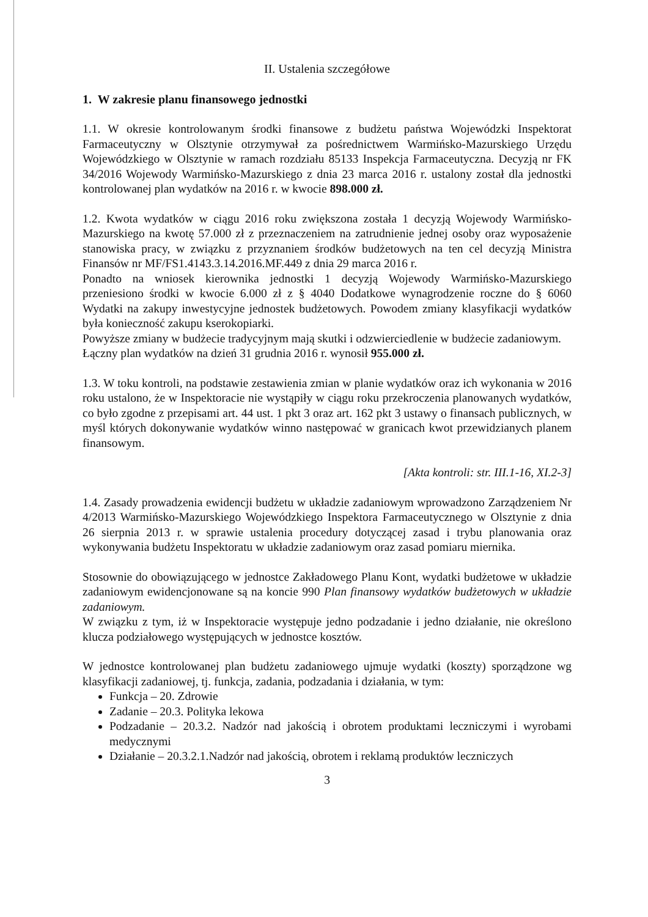II. Ustalenia szczegółowe
1. W zakresie planu finansowego jednostki
1.1. W okresie kontrolowanym środki finansowe z budżetu państwa Wojewódzki Inspektorat Farmaceutyczny w Olsztynie otrzymywał za pośrednictwem Warmińsko-Mazurskiego Urzędu Wojewódzkiego w Olsztynie w ramach rozdziału 85133 Inspekcja Farmaceutyczna. Decyzją nr FK 34/2016 Wojewody Warmińsko-Mazurskiego z dnia 23 marca 2016 r. ustalony został dla jednostki kontrolowanej plan wydatków na 2016 r. w kwocie 898.000 zł.
1.2. Kwota wydatków w ciągu 2016 roku zwiększona została 1 decyzją Wojewody Warmińsko-Mazurskiego na kwotę 57.000 zł z przeznaczeniem na zatrudnienie jednej osoby oraz wyposażenie stanowiska pracy, w związku z przyznaniem środków budżetowych na ten cel decyzją Ministra Finansów nr MF/FS1.4143.3.14.2016.MF.449 z dnia 29 marca 2016 r.
Ponadto na wniosek kierownika jednostki 1 decyzją Wojewody Warmińsko-Mazurskiego przeniesiono środki w kwocie 6.000 zł z § 4040 Dodatkowe wynagrodzenie roczne do § 6060 Wydatki na zakupy inwestycyjne jednostek budżetowych. Powodem zmiany klasyfikacji wydatków była konieczność zakupu kserokopiarki.
Powyższe zmiany w budżecie tradycyjnym mają skutki i odzwierciedlenie w budżecie zadaniowym.
Łączny plan wydatków na dzień 31 grudnia 2016 r. wynosił 955.000 zł.
1.3. W toku kontroli, na podstawie zestawienia zmian w planie wydatków oraz ich wykonania w 2016 roku ustalono, że w Inspektoracie nie wystąpiły w ciągu roku przekroczenia planowanych wydatków, co było zgodne z przepisami art. 44 ust. 1 pkt 3 oraz art. 162 pkt 3 ustawy o finansach publicznych, w myśl których dokonywanie wydatków winno następować w granicach kwot przewidzianych planem finansowym.
[Akta kontroli: str. III.1-16, XI.2-3]
1.4. Zasady prowadzenia ewidencji budżetu w układzie zadaniowym wprowadzono Zarządzeniem Nr 4/2013 Warmińsko-Mazurskiego Wojewódzkiego Inspektora Farmaceutycznego w Olsztynie z dnia 26 sierpnia 2013 r. w sprawie ustalenia procedury dotyczącej zasad i trybu planowania oraz wykonywania budżetu Inspektoratu w układzie zadaniowym oraz zasad pomiaru miernika.
Stosownie do obowiązującego w jednostce Zakładowego Planu Kont, wydatki budżetowe w układzie zadaniowym ewidencjonowane są na koncie 990 Plan finansowy wydatków budżetowych w układzie zadaniowym.
W związku z tym, iż w Inspektoracie występuje jedno podzadanie i jedno działanie, nie określono klucza podziałowego występujących w jednostce kosztów.
W jednostce kontrolowanej plan budżetu zadaniowego ujmuje wydatki (koszty) sporządzone wg klasyfikacji zadaniowej, tj. funkcja, zadania, podzadania i działania, w tym:
Funkcja – 20. Zdrowie
Zadanie – 20.3. Polityka lekowa
Podzadanie – 20.3.2. Nadzór nad jakością i obrotem produktami leczniczymi i wyrobami medycznymi
Działanie – 20.3.2.1.Nadzór nad jakością, obrotem i reklamą produktów leczniczych
3